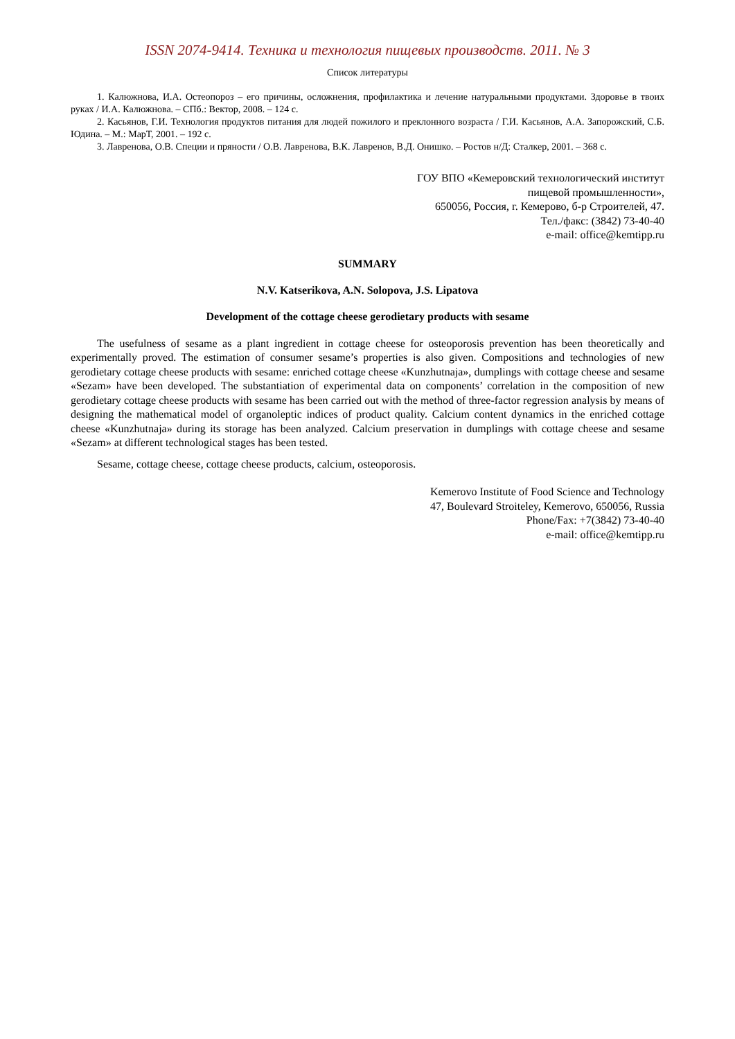ISSN 2074-9414. Техника и технология пищевых производств. 2011. № 3
Список литературы
1. Калюжнова, И.А. Остеопороз – его причины, осложнения, профилактика и лечение натуральными продуктами. Здоровье в твоих руках / И.А. Калюжнова. – СПб.: Вектор, 2008. – 124 с.
2. Касьянов, Г.И. Технология продуктов питания для людей пожилого и преклонного возраста / Г.И. Касьянов, А.А. Запорожский, С.Б. Юдина. – М.: МарТ, 2001. – 192 с.
3. Лавренова, О.В. Специи и пряности / О.В. Лавренова, В.К. Лавренов, В.Д. Онишко. – Ростов н/Д: Сталкер, 2001. – 368 с.
ГОУ ВПО «Кемеровский технологический институт
пищевой промышленности»,
650056, Россия, г. Кемерово, б-р Строителей, 47.
Тел./факс: (3842) 73-40-40
e-mail: office@kemtipp.ru
SUMMARY
N.V. Katserikova, A.N. Solopova, J.S. Lipatova
Development of the cottage cheese gerodietary products with sesame
The usefulness of sesame as a plant ingredient in cottage cheese for osteoporosis prevention has been theoretically and experimentally proved. The estimation of consumer sesame’s properties is also given. Compositions and technologies of new gerodietary cottage cheese products with sesame: enriched cottage cheese «Kunzhutnaja», dumplings with cottage cheese and sesame «Sezam» have been developed. The substantiation of experimental data on components’ correlation in the composition of new gerodietary cottage cheese products with sesame has been carried out with the method of three-factor regression analysis by means of designing the mathematical model of organoleptic indices of product quality. Calcium content dynamics in the enriched cottage cheese «Kunzhutnaja» during its storage has been analyzed. Calcium preservation in dumplings with cottage cheese and sesame «Sezam» at different technological stages has been tested.
Sesame, cottage cheese, cottage cheese products, calcium, osteoporosis.
Kemerovo Institute of Food Science and Technology
47, Boulevard Stroiteley, Kemerovo, 650056, Russia
Phone/Fax: +7(3842) 73-40-40
e-mail: office@kemtipp.ru